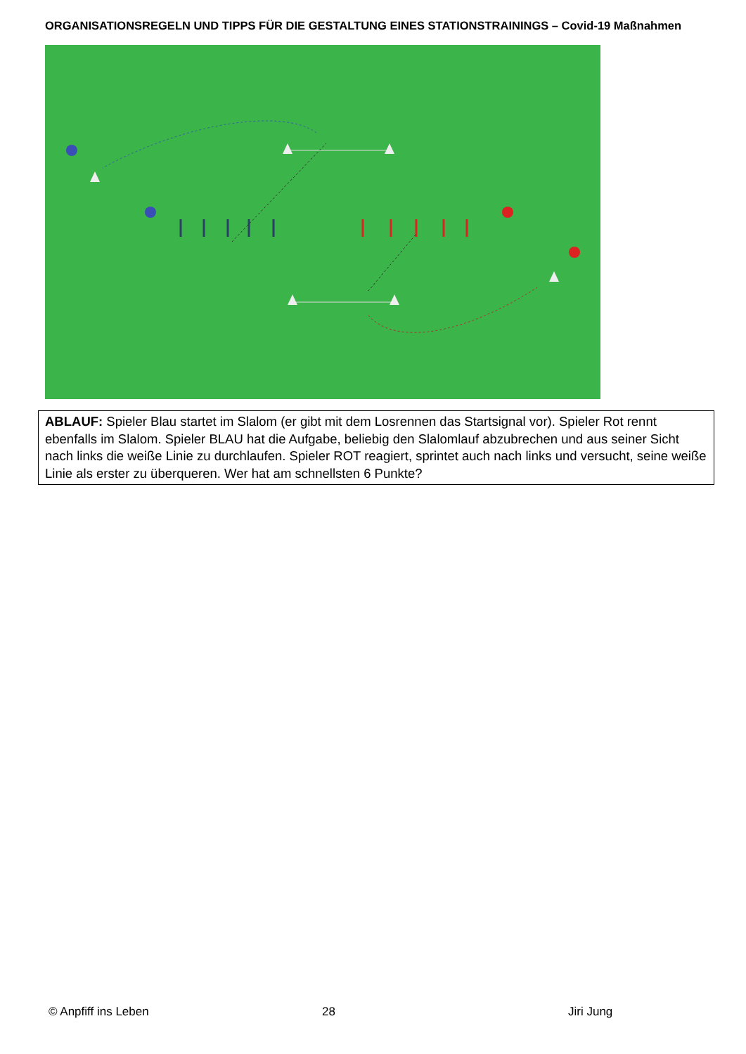ORGANISATIONSREGELN UND TIPPS FÜR DIE GESTALTUNG EINES STATIONSTRAININGS – Covid-19 Maßnahmen
ABLAUF: Spieler Blau startet im Slalom (er gibt mit dem Losrennen das Startsignal vor). Spieler Rot rennt ebenfalls im Slalom. Spieler BLAU hat die Aufgabe, beliebig den Slalomlauf abzubrechen und aus seiner Sicht nach links die weiße Linie zu durchlaufen. Spieler ROT reagiert, sprintet auch nach links und versucht, seine weiße Linie als erster zu überqueren. Wer hat am schnellsten 6 Punkte?
© Anpfiff ins Leben 28 Jiri Jung